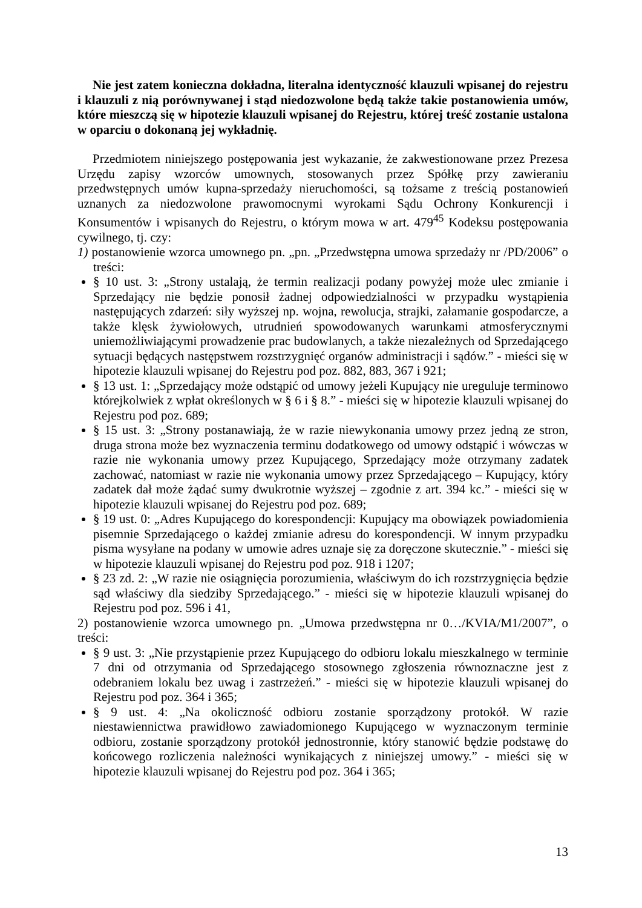Nie jest zatem konieczna dokładna, literalna identyczność klauzuli wpisanej do rejestru i klauzuli z nią porównywanej i stąd niedozwolone będą także takie postanowienia umów, które mieszczą się w hipotezie klauzuli wpisanej do Rejestru, której treść zostanie ustalona w oparciu o dokonaną jej wykładnię.
Przedmiotem niniejszego postępowania jest wykazanie, że zakwestionowane przez Prezesa Urzędu zapisy wzorców umownych, stosowanych przez Spółkę przy zawieraniu przedwstępnych umów kupna-sprzedaży nieruchomości, są tożsame z treścią postanowień uznanych za niedozwolone prawomocnymi wyrokami Sądu Ochrony Konkurencji i Konsumentów i wpisanych do Rejestru, o którym mowa w art. 479<sup>45</sup> Kodeksu postępowania cywilnego, tj. czy:
1) postanowienie wzorca umownego pn. „pn. „Przedwstępna umowa sprzedaży nr /PD/2006” o treści:
§ 10 ust. 3: „Strony ustalają, że termin realizacji podany powyżej może ulec zmianie i Sprzedający nie będzie ponosił żadnej odpowiedzialności w przypadku wystąpienia następujących zdarzeń: siły wyższej np. wojna, rewolucja, strajki, załamanie gospodarcze, a także klęsk żywiołowych, utrudnień spowodowanych warunkami atmosferycznymi uniemożliwiającymi prowadzenie prac budowlanych, a także niezależnych od Sprzedającego sytuacji będących następstwem rozstrzygnięć organów administracji i sądów.” - mieści się w hipotezie klauzuli wpisanej do Rejestru pod poz. 882, 883, 367 i 921;
§ 13 ust. 1: „Sprzedający może odstąpić od umowy jeżeli Kupujący nie ureguluje terminowo którejkolwiek z wpłat określonych w § 6 i § 8.” - mieści się w hipotezie klauzuli wpisanej do Rejestru pod poz. 689;
§ 15 ust. 3: „Strony postanawiają, że w razie niewykonania umowy przez jedną ze stron, druga strona może bez wyznaczenia terminu dodatkowego od umowy odstąpić i wówczas w razie nie wykonania umowy przez Kupującego, Sprzedający może otrzymany zadatek zachować, natomiast w razie nie wykonania umowy przez Sprzedającego – Kupujący, który zadatek dał może żądać sumy dwukrotnie wyższej – zgodnie z art. 394 kc.” - mieści się w hipotezie klauzuli wpisanej do Rejestru pod poz. 689;
§ 19 ust. 0: „Adres Kupującego do korespondencji: Kupujący ma obowiązek powiadomienia pisemnie Sprzedającego o każdej zmianie adresu do korespondencji. W innym przypadku pisma wysyłane na podany w umowie adres uznaje się za doręczone skutecznie.” - mieści się w hipotezie klauzuli wpisanej do Rejestru pod poz. 918 i 1207;
§ 23 zd. 2: „W razie nie osiągnięcia porozumienia, właściwym do ich rozstrzygnięcia będzie sąd właściwy dla siedziby Sprzedającego.” - mieści się w hipotezie klauzuli wpisanej do Rejestru pod poz. 596 i 41,
2) postanowienie wzorca umownego pn. „Umowa przedwstępna nr 0…/KVIA/M1/2007”, o treści:
§ 9 ust. 3: „Nie przystąpienie przez Kupującego do odbioru lokalu mieszkalnego w terminie 7 dni od otrzymania od Sprzedającego stosownego zgłoszenia równoznaczne jest z odebraniem lokalu bez uwag i zastrzeżeń.” - mieści się w hipotezie klauzuli wpisanej do Rejestru pod poz. 364 i 365;
§ 9 ust. 4: „Na okoliczność odbioru zostanie sporządzony protokół. W razie niestawiennictwa prawidłowo zawiadomionego Kupującego w wyznaczonym terminie odbioru, zostanie sporządzony protokół jednostronnie, który stanowić będzie podstawę do końcowego rozliczenia należności wynikających z niniejszej umowy.” - mieści się w hipotezie klauzuli wpisanej do Rejestru pod poz. 364 i 365;
13